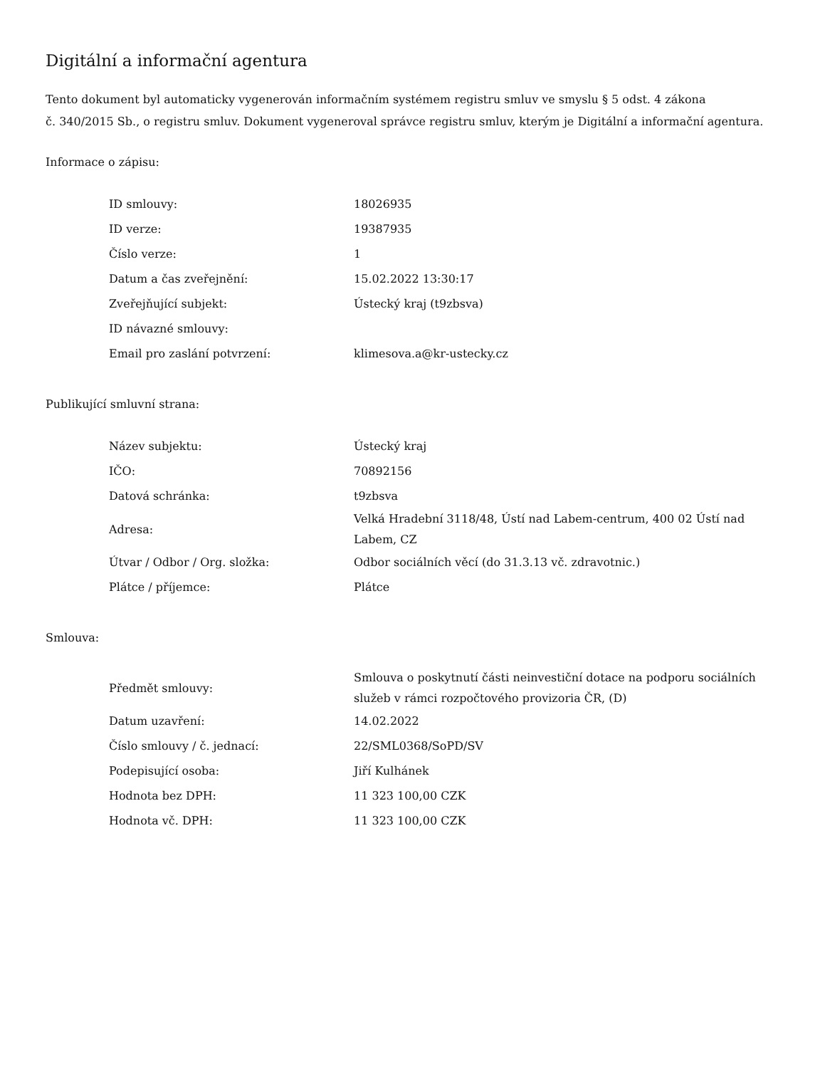Digitální a informační agentura
Tento dokument byl automaticky vygenerován informačním systémem registru smluv ve smyslu § 5 odst. 4 zákona
č. 340/2015 Sb., o registru smluv. Dokument vygeneroval správce registru smluv, kterým je Digitální a informační agentura.
Informace o zápisu:
| ID smlouvy: | 18026935 |
| ID verze: | 19387935 |
| Číslo verze: | 1 |
| Datum a čas zveřejnění: | 15.02.2022 13:30:17 |
| Zveřejňující subjekt: | Ústecký kraj (t9zbsva) |
| ID návazné smlouvy: | |
| Email pro zaslání potvrzení: | klimesova.a@kr-ustecky.cz |
Publikující smluvní strana:
| Název subjektu: | Ústecký kraj |
| IČO: | 70892156 |
| Datová schránka: | t9zbsva |
| Adresa: | Velká Hradební 3118/48, Ústí nad Labem-centrum, 400 02 Ústí nad Labem, CZ |
| Útvar / Odbor / Org. složka: | Odbor sociálních věcí (do 31.3.13 vč. zdravotnic.) |
| Plátce / příjemce: | Plátce |
Smlouva:
| Předmět smlouvy: | Smlouva o poskytnutí části neinvestiční dotace na podporu sociálních služeb v rámci rozpočtového provizoria ČR, (D) |
| Datum uzavření: | 14.02.2022 |
| Číslo smlouvy / č. jednací: | 22/SML0368/SoPD/SV |
| Podepisující osoba: | Jiří Kulhánek |
| Hodnota bez DPH: | 11 323 100,00 CZK |
| Hodnota vč. DPH: | 11 323 100,00 CZK |